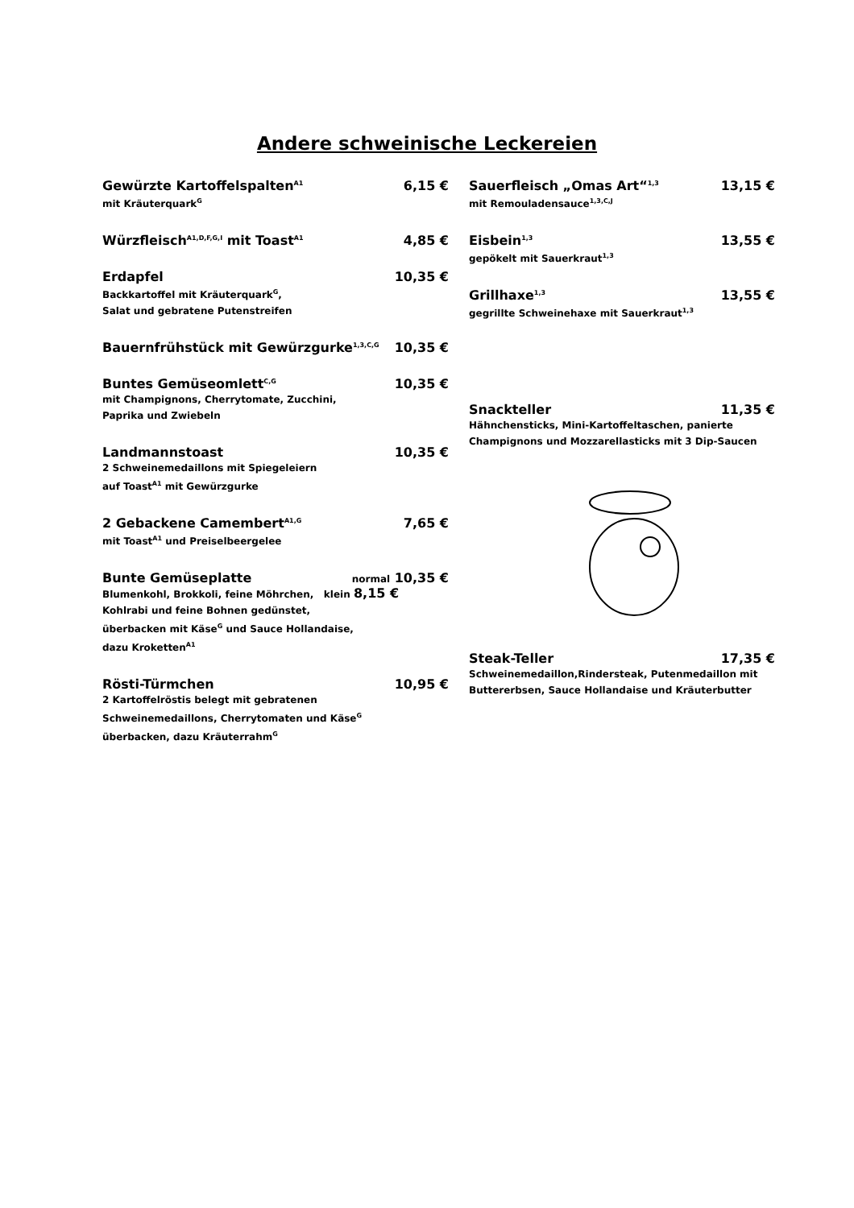Andere schweinische Leckereien
Gewürzte Kartoffelspalten<sup>A1</sup> 6,15 €
mit Kräuterquark<sup>G</sup>
Würzfleisch<sup>A1,D,F,G,I</sup> mit Toast<sup>A1</sup> 4,85 €
Erdapfel 10,35 €
Backkartoffel mit Kräuterquark<sup>G</sup>,
Salat und gebratene Putenstreifen
Bauernfrühstück mit Gewürzgurke<sup>1,3,C,G</sup> 10,35 €
Buntes Gemüseomlett<sup>C,G</sup> 10,35 €
mit Champignons, Cherrytomate, Zucchini,
Paprika und Zwiebeln
Landmannstoast 10,35 €
2 Schweinemedaillons mit Spiegeleiern
auf Toast<sup>A1</sup> mit Gewürzgurke
2 Gebackene Camembert<sup>A1,G</sup> 7,65 €
mit Toast<sup>A1</sup> und Preiselbeergelee
Bunte Gemüseplatte normal 10,35 €
Blumenkohl, Brokkoli, feine Möhrchen, klein 8,15 €
Kohlrabi und feine Bohnen gedünstet,
überbacken mit Käse<sup>G</sup> und Sauce Hollandaise,
dazu Kroketten<sup>A1</sup>
Rösti-Türmchen 10,95 €
2 Kartoffelröstis belegt mit gebratenen
Schweinemedaillons, Cherrytomaten und Käse<sup>G</sup>
überbacken, dazu Kräuterrahm<sup>G</sup>
Sauerfleisch „Omas Art“<sup>1,3</sup> 13,15 €
mit Remouladensauce<sup>1,3,C,J</sup>
Eisbein<sup>1,3</sup> 13,55 €
gepökelt mit Sauerkraut<sup>1,3</sup>
Grillhaxe<sup>1,3</sup> 13,55 €
gegrillte Schweinehaxe mit Sauerkraut<sup>1,3</sup>
Snackteller 11,35 €
Hähnchensticks, Mini-Kartoffeltaschen, panierte
Champignons und Mozzarellasticks mit 3 Dip-Saucen
Steak-Teller 17,35 €
Schweinemedaillon,Rindersteak, Putenmedaillon mit
Buttererbsen, Sauce Hollandaise und Kräuterbutter